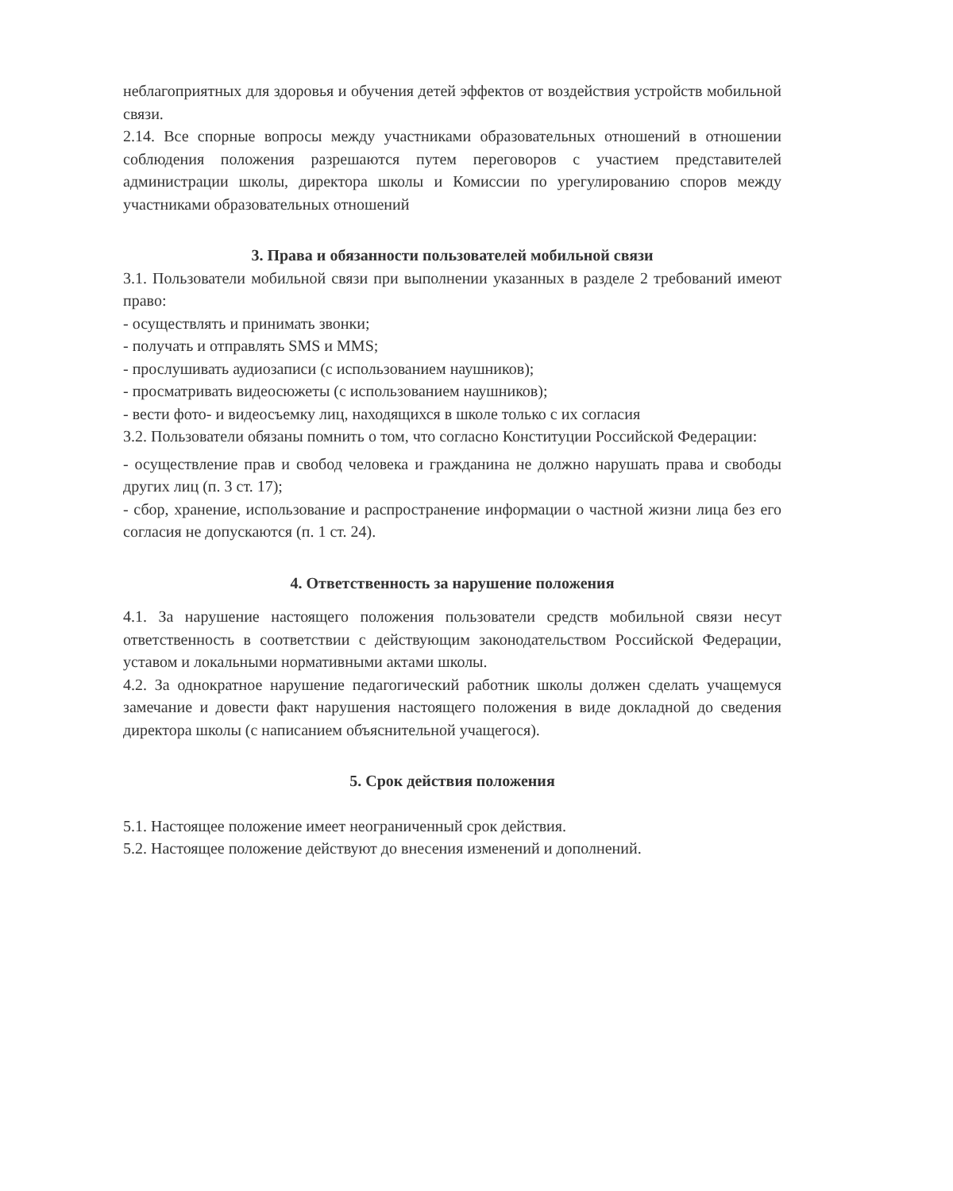неблагоприятных для здоровья и обучения детей эффектов от воздействия устройств мобильной связи.
2.14. Все спорные вопросы между участниками образовательных отношений в отношении соблюдения положения разрешаются путем переговоров с участием представителей администрации школы, директора школы и Комиссии по урегулированию споров между участниками образовательных отношений
3. Права и обязанности пользователей мобильной связи
3.1. Пользователи мобильной связи при выполнении указанных в разделе 2 требований имеют право:
- осуществлять и принимать звонки;
- получать и отправлять SMS и MMS;
- прослушивать аудиозаписи (с использованием наушников);
- просматривать видеосюжеты (с использованием наушников);
- вести фото- и видеосъемку лиц, находящихся в школе только с их согласия
3.2. Пользователи обязаны помнить о том, что согласно Конституции Российской Федерации:
- осуществление прав и свобод человека и гражданина не должно нарушать права и свободы других лиц (п. 3 ст. 17);
- сбор, хранение, использование и распространение информации о частной жизни лица без его согласия не допускаются (п. 1 ст. 24).
4. Ответственность за нарушение положения
4.1. За нарушение настоящего положения пользователи средств мобильной связи несут ответственность в соответствии с действующим законодательством Российской Федерации, уставом и локальными нормативными актами школы.
4.2. За однократное нарушение педагогический работник школы должен сделать учащемуся замечание и довести факт нарушения настоящего положения в виде докладной до сведения директора школы (с написанием объяснительной учащегося).
5. Срок действия положения
5.1. Настоящее положение имеет неограниченный срок действия.
5.2. Настоящее положение действуют до внесения изменений и дополнений.